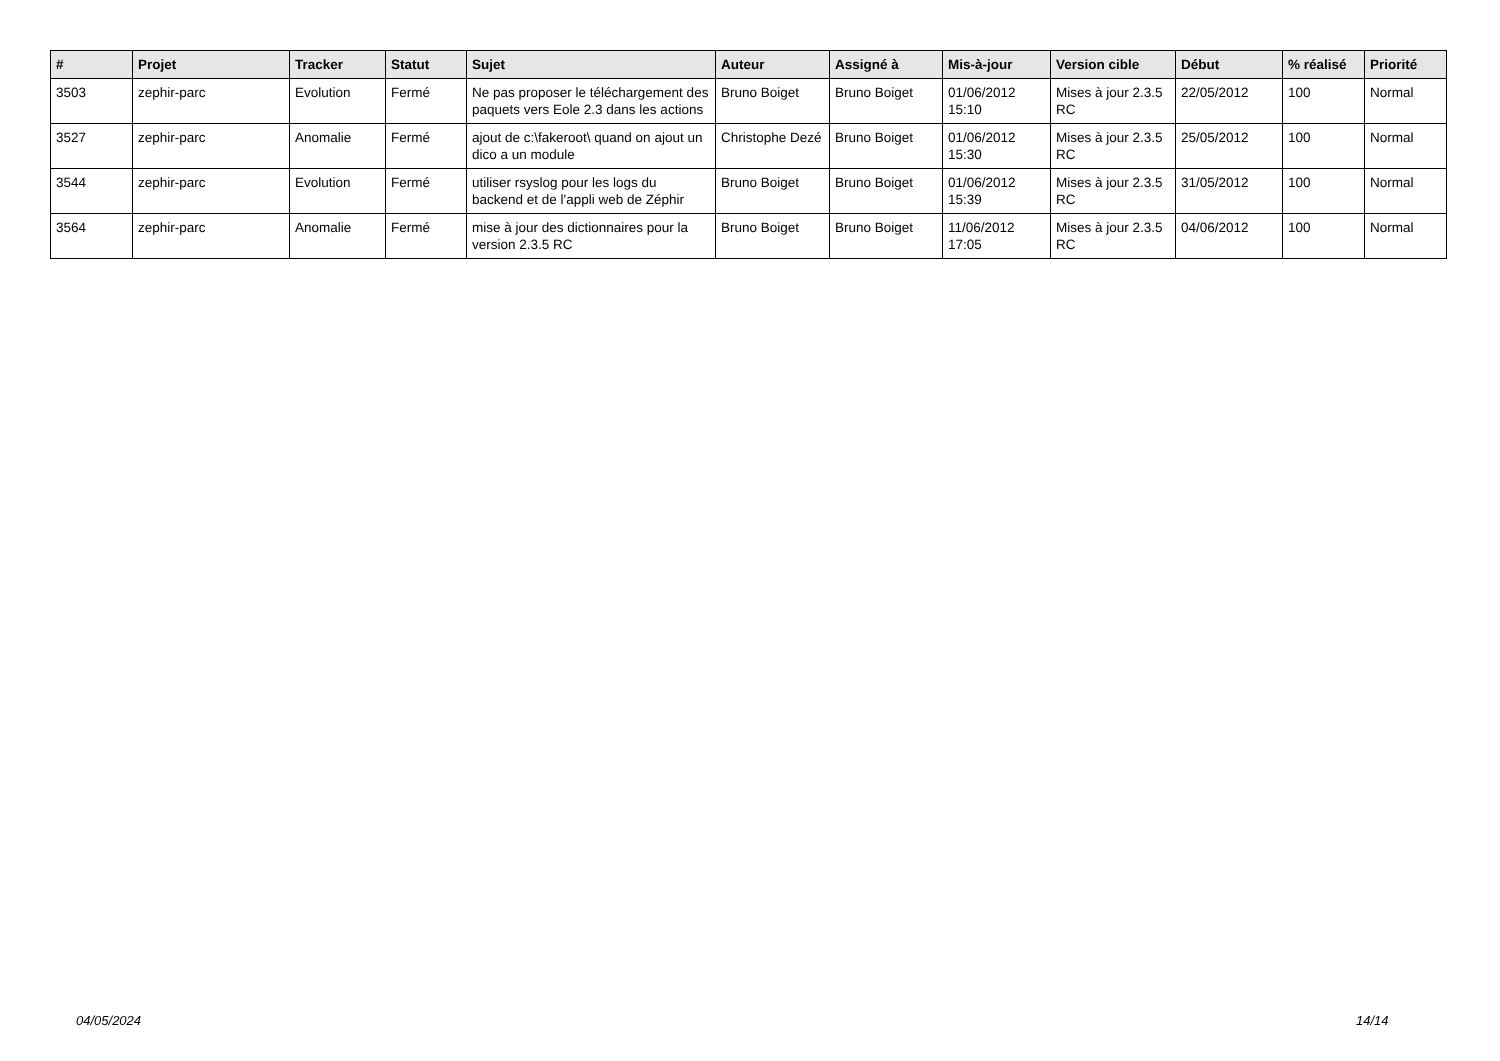| # | Projet | Tracker | Statut | Sujet | Auteur | Assigné à | Mis-à-jour | Version cible | Début | % réalisé | Priorité |
| --- | --- | --- | --- | --- | --- | --- | --- | --- | --- | --- | --- |
| 3503 | zephir-parc | Evolution | Fermé | Ne pas proposer le téléchargement des paquets vers Eole 2.3 dans les actions | Bruno Boiget | Bruno Boiget | 01/06/2012 15:10 | Mises à jour 2.3.5 RC | 22/05/2012 | 100 | Normal |
| 3527 | zephir-parc | Anomalie | Fermé | ajout de c:\fakeroot\ quand on ajout un dico a un module | Christophe Dezé | Bruno Boiget | 01/06/2012 15:30 | Mises à jour 2.3.5 RC | 25/05/2012 | 100 | Normal |
| 3544 | zephir-parc | Evolution | Fermé | utiliser rsyslog pour les logs du backend et de l'appli web de Zéphir | Bruno Boiget | Bruno Boiget | 01/06/2012 15:39 | Mises à jour 2.3.5 RC | 31/05/2012 | 100 | Normal |
| 3564 | zephir-parc | Anomalie | Fermé | mise à jour des dictionnaires pour la version 2.3.5 RC | Bruno Boiget | Bruno Boiget | 11/06/2012 17:05 | Mises à jour 2.3.5 RC | 04/06/2012 | 100 | Normal |
04/05/2024 14/14